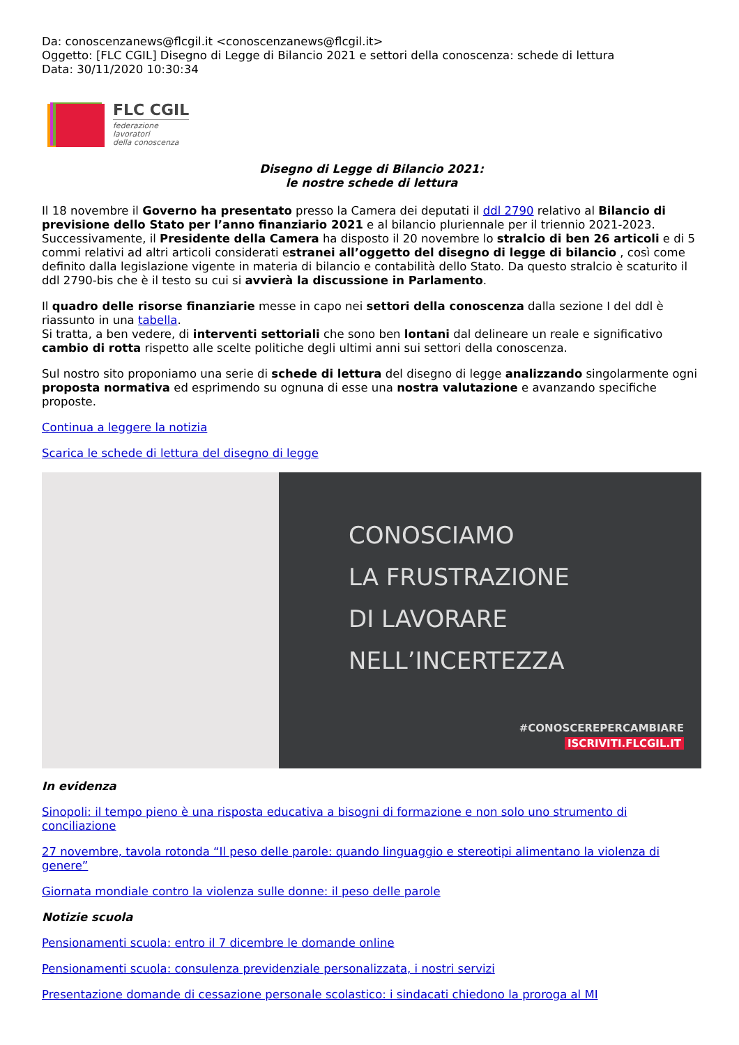Da: conoscenzanews@flcgil.it <conoscenzanews@flcgil.it>
Oggetto: [FLC CGIL] Disegno di Legge di Bilancio 2021 e settori della conoscenza: schede di lettura
Data: 30/11/2020 10:30:34
FLC CGIL
federazione
lavoratori
della conoscenza
Disegno di Legge di Bilancio 2021:
le nostre schede di lettura
Il 18 novembre il Governo ha presentato presso la Camera dei deputati il ddl 2790 relativo al Bilancio di previsione dello Stato per l’anno finanziario 2021 e al bilancio pluriennale per il triennio 2021-2023. Successivamente, il Presidente della Camera ha disposto il 20 novembre lo stralcio di ben 26 articoli e di 5 commi relativi ad altri articoli considerati estranei all’oggetto del disegno di legge di bilancio , così come definito dalla legislazione vigente in materia di bilancio e contabilità dello Stato. Da questo stralcio è scaturito il ddl 2790-bis che è il testo su cui si avvierà la discussione in Parlamento.
Il quadro delle risorse finanziarie messe in capo nei settori della conoscenza dalla sezione I del ddl è riassunto in una tabella.
Si tratta, a ben vedere, di interventi settoriali che sono ben lontani dal delineare un reale e significativo cambio di rotta rispetto alle scelte politiche degli ultimi anni sui settori della conoscenza.
Sul nostro sito proponiamo una serie di schede di lettura del disegno di legge analizzando singolarmente ogni proposta normativa ed esprimendo su ognuna di esse una nostra valutazione e avanzando specifiche proposte.
Continua a leggere la notizia
Scarica le schede di lettura del disegno di legge
CONOSCIAMO
LA FRUSTRAZIONE
DI LAVORARE
NELL’INCERTEZZA
#CONOSCEREPERCAMBIARE
ISCRIVITI.FLCGIL.IT
In evidenza
Sinopoli: il tempo pieno è una risposta educativa a bisogni di formazione e non solo uno strumento di conciliazione
27 novembre, tavola rotonda “Il peso delle parole: quando linguaggio e stereotipi alimentano la violenza di genere”
Giornata mondiale contro la violenza sulle donne: il peso delle parole
Notizie scuola
Pensionamenti scuola: entro il 7 dicembre le domande online
Pensionamenti scuola: consulenza previdenziale personalizzata, i nostri servizi
Presentazione domande di cessazione personale scolastico: i sindacati chiedono la proroga al MI